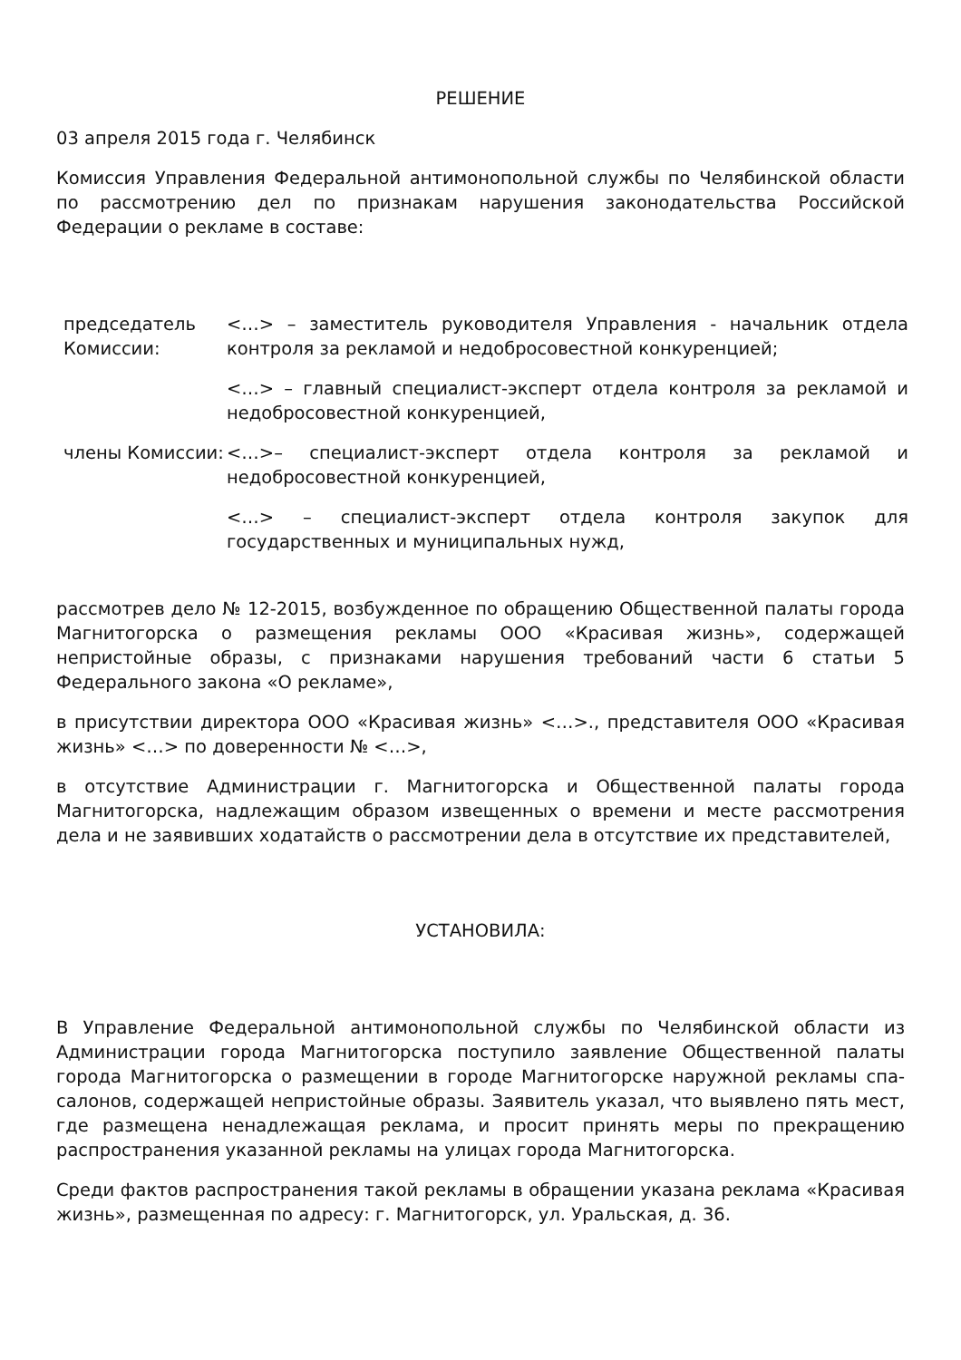РЕШЕНИЕ
03 апреля 2015 года г. Челябинск
Комиссия Управления Федеральной антимонопольной службы по Челябинской области по рассмотрению дел по признакам нарушения законодательства Российской Федерации о рекламе в составе:
| председатель Комиссии: | <…> – заместитель руководителя Управления - начальник отдела контроля за рекламой и недобросовестной конкуренцией; |
| | <…> – главный специалист-эксперт отдела контроля за рекламой и недобросовестной конкуренцией, |
| члены Комиссии: | <…>– специалист-эксперт отдела контроля за рекламой и недобросовестной конкуренцией, |
| | <…> – специалист-эксперт отдела контроля закупок для государственных и муниципальных нужд, |
рассмотрев дело № 12-2015, возбужденное по обращению Общественной палаты города Магнитогорска о размещения рекламы ООО «Красивая жизнь», содержащей непристойные образы, с признаками нарушения требований части 6 статьи 5 Федерального закона «О рекламе»,
в присутствии директора ООО «Красивая жизнь» <…>., представителя ООО «Красивая жизнь» <…> по доверенности № <…>,
в отсутствие Администрации г. Магнитогорска и Общественной палаты города Магнитогорска, надлежащим образом извещенных о времени и месте рассмотрения дела и не заявивших ходатайств о рассмотрении дела в отсутствие их представителей,
УСТАНОВИЛА:
В Управление Федеральной антимонопольной службы по Челябинской области из Администрации города Магнитогорска поступило заявление Общественной палаты города Магнитогорска о размещении в городе Магнитогорске наружной рекламы спа-салонов, содержащей непристойные образы. Заявитель указал, что выявлено пять мест, где размещена ненадлежащая реклама, и просит принять меры по прекращению распространения указанной рекламы на улицах города Магнитогорска.
Среди фактов распространения такой рекламы в обращении указана реклама «Красивая жизнь», размещенная по адресу: г. Магнитогорск, ул. Уральская, д. 36.